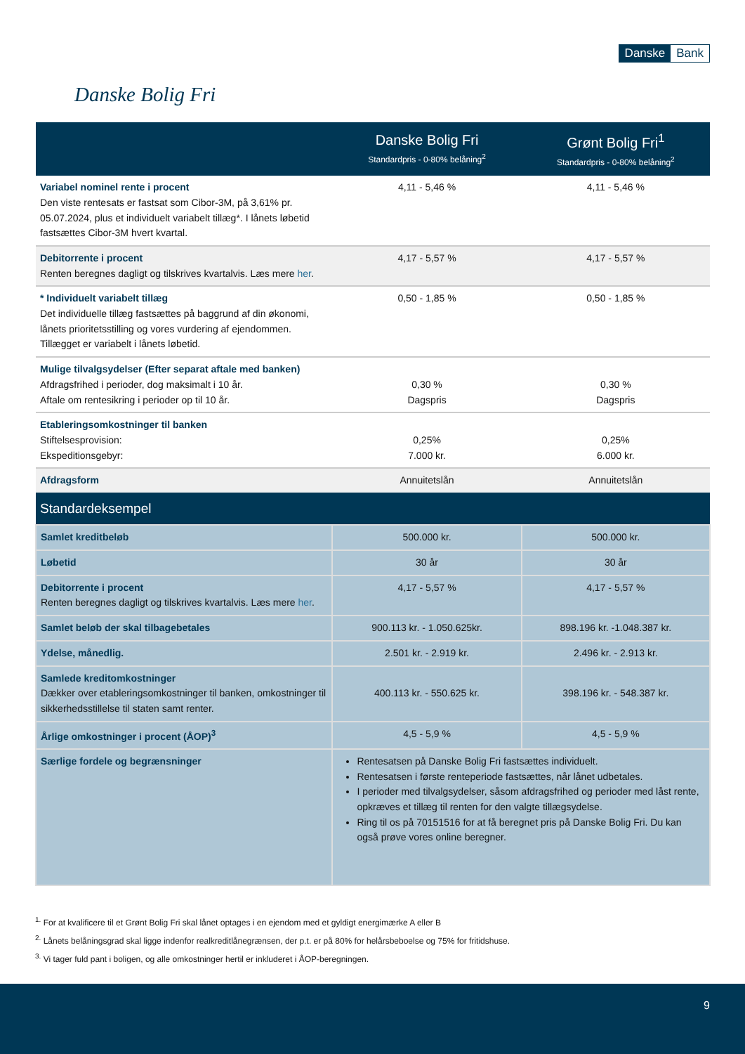Danske Bank
Danske Bolig Fri
| | Danske Bolig Fri Standardpris - 0-80% belåning<sup>2</sup> | Grønt Bolig Fri<sup>1</sup> Standardpris - 0-80% belåning<sup>2</sup> |
| --- | --- | --- |
| Variabel nominel rente i procent Den viste rentesats er fastsat som Cibor-3M, på 3,61% pr. 05.07.2024, plus et individuelt variabelt tillæg*. I lånets løbetid fastsættes Cibor-3M hvert kvartal. | 4,11 - 5,46 % | 4,11 - 5,46 % |
| Debitorrente i procent Renten beregnes dagligt og tilskrives kvartalvis. Læs mere her . | 4,17 - 5,57 % | 4,17 - 5,57 % |
| * Individuelt variabelt tillæg Det individuelle tillæg fastsættes på baggrund af din økonomi, lånets prioritetsstilling og vores vurdering af ejendommen. Tillægget er variabelt i lånets løbetid. | 0,50 - 1,85 % | 0,50 - 1,85 % |
| Mulige tilvalgsydelser (Efter separat aftale med banken) Afdragsfrihed i perioder, dog maksimalt i 10 år. Aftale om rentesikring i perioder op til 10 år. | 0,30 % Dagspris | 0,30 % Dagspris |
| Etableringsomkostninger til banken Stiftelsesprovision: Ekspeditionsgebyr: | 0,25% 7.000 kr. | 0,25% 6.000 kr. |
| Afdragsform | Annuitetslån | Annuitetslån |
| Standardeksempel | | |
| Samlet kreditbeløb | 500.000 kr. | 500.000 kr. |
| Løbetid | 30 år | 30 år |
| Debitorrente i procent Renten beregnes dagligt og tilskrives kvartalvis. Læs mere her . | 4,17 - 5,57 % | 4,17 - 5,57 % |
| Samlet beløb der skal tilbagebetales | 900.113 kr. - 1.050.625kr. | 898.196 kr. -1.048.387 kr. |
| Ydelse, månedlig. | 2.501 kr. - 2.919 kr. | 2.496 kr. - 2.913 kr. |
| Samlede kreditomkostninger Dækker over etableringsomkostninger til banken, omkostninger til sikkerhedsstillelse til staten samt renter. | 400.113 kr. - 550.625 kr. | 398.196 kr. - 548.387 kr. |
| Årlige omkostninger i procent (ÅOP)<sup>3</sup> | 4,5 - 5,9 % | 4,5 - 5,9 % |
| Særlige fordele og begrænsninger | Rentesatsen på Danske Bolig Fri fastsættes individuelt. Rentesatsen i første renteperiode fastsættes, når lånet udbetales. I perioder med tilvalgsydelser, såsom afdragsfrihed og perioder med låst rente, opkræves et tillæg til renten for den valgte tillægsydelse. Ring til os på 70151516 for at få beregnet pris på Danske Bolig Fri. Du kan også prøve vores online beregner. | |
<sup>1.</sup> For at kvalificere til et Grønt Bolig Fri skal lånet optages i en ejendom med et gyldigt energimærke A eller B
<sup>2.</sup> Lånets belåningsgrad skal ligge indenfor realkreditlånegrænsen, der p.t. er på 80% for helårsbeboelse og 75% for fritidshuse.
<sup>3.</sup> Vi tager fuld pant i boligen, og alle omkostninger hertil er inkluderet i ÅOP-beregningen.
9